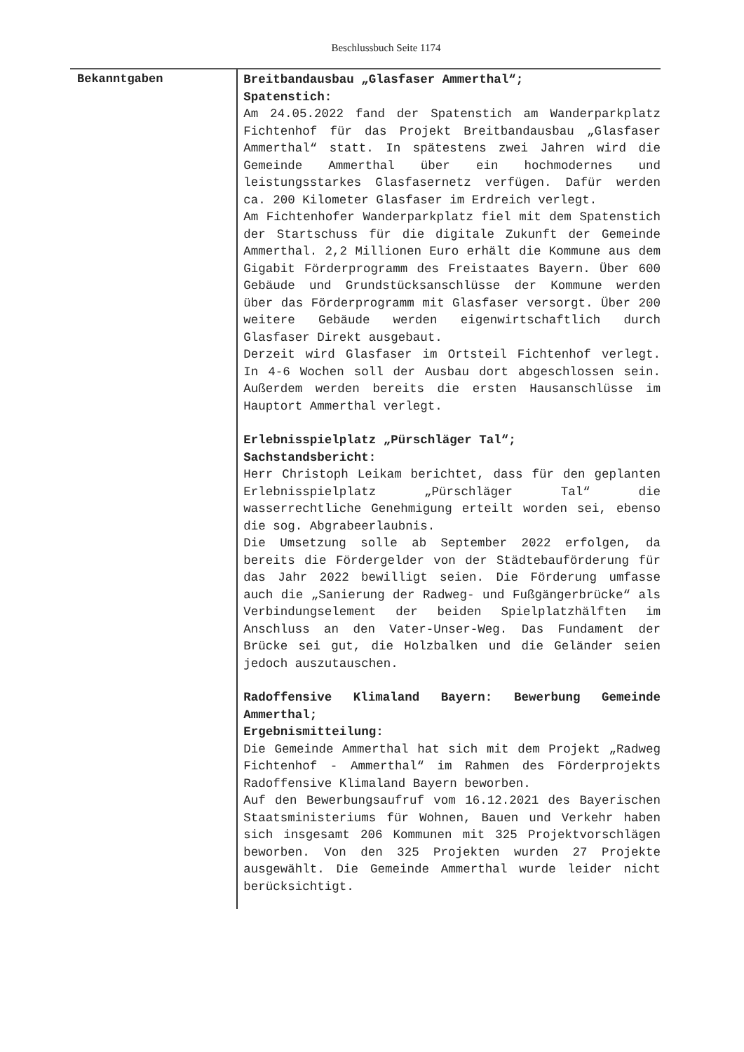Beschlussbuch Seite 1174
Bekanntgaben
Breitbandausbau „Glasfaser Ammerthal“;
Spatenstich:
Am 24.05.2022 fand der Spatenstich am Wanderparkplatz Fichtenhof für das Projekt Breitbandausbau „Glasfaser Ammerthal“ statt. In spätestens zwei Jahren wird die Gemeinde Ammerthal über ein hochmodernes und leistungsstarkes Glasfasernetz verfügen. Dafür werden ca. 200 Kilometer Glasfaser im Erdreich verlegt.
Am Fichtenhofer Wanderparkplatz fiel mit dem Spatenstich der Startschuss für die digitale Zukunft der Gemeinde Ammerthal. 2,2 Millionen Euro erhält die Kommune aus dem Gigabit Förderprogramm des Freistaates Bayern. Über 600 Gebäude und Grundstücksanschlüsse der Kommune werden über das Förderprogramm mit Glasfaser versorgt. Über 200 weitere Gebäude werden eigenwirtschaftlich durch Glasfaser Direkt ausgebaut.
Derzeit wird Glasfaser im Ortsteil Fichtenhof verlegt. In 4-6 Wochen soll der Ausbau dort abgeschlossen sein. Außerdem werden bereits die ersten Hausanschlüsse im Hauptort Ammerthal verlegt.
Erlebnisspielplatz „Pürschläger Tal“;
Sachstandsbericht:
Herr Christoph Leikam berichtet, dass für den geplanten Erlebnisspielplatz „Pürschläger Tal“ die wasserrechtliche Genehmigung erteilt worden sei, ebenso die sog. Abgrabeerlaubnis.
Die Umsetzung solle ab September 2022 erfolgen, da bereits die Fördergelder von der Städtebauförderung für das Jahr 2022 bewilligt seien. Die Förderung umfasse auch die „Sanierung der Radweg- und Fußgängerbrücke“ als Verbindungselement der beiden Spielplatzhälften im Anschluss an den Vater-Unser-Weg. Das Fundament der Brücke sei gut, die Holzbalken und die Geländer seien jedoch auszutauschen.
Radoffensive Klimaland Bayern: Bewerbung Gemeinde Ammerthal;
Ergebnismitteilung:
Die Gemeinde Ammerthal hat sich mit dem Projekt „Radweg Fichtenhof - Ammerthal“ im Rahmen des Förderprojekts Radoffensive Klimaland Bayern beworben.
Auf den Bewerbungsaufruf vom 16.12.2021 des Bayerischen Staatsministeriums für Wohnen, Bauen und Verkehr haben sich insgesamt 206 Kommunen mit 325 Projektvorschlägen beworben. Von den 325 Projekten wurden 27 Projekte ausgewählt. Die Gemeinde Ammerthal wurde leider nicht berücksichtigt.